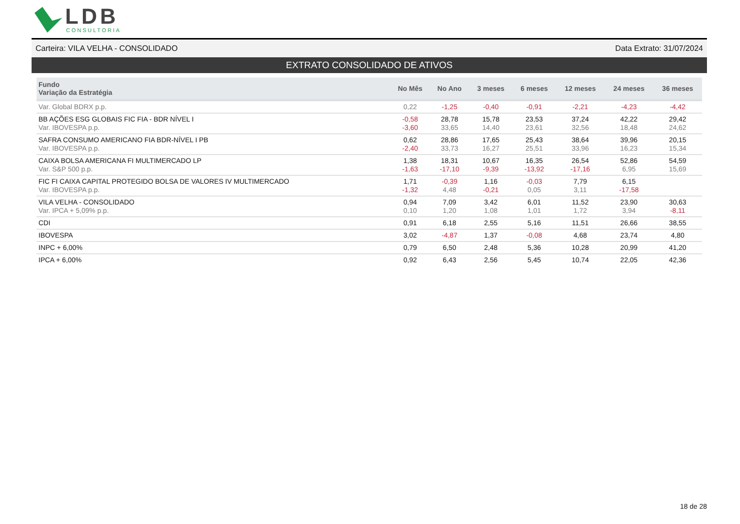LDB
CONSULTORIA
Carteira: VILA VELHA - CONSOLIDADO Data Extrato: 31/07/2024
EXTRATO CONSOLIDADO DE ATIVOS
| Fundo Variação da Estratégia | No Mês | No Ano | 3 meses | 6 meses | 12 meses | 24 meses | 36 meses |
| --- | --- | --- | --- | --- | --- | --- | --- |
| Var. Global BDRX p.p. | 0,22 | -1,25 | -0,40 | -0,91 | -2,21 | -4,23 | -4,42 |
| BB AÇÕES ESG GLOBAIS FIC FIA - BDR NÍVEL I Var. IBOVESPA p.p. | -0,58 -3,60 | 28,78 33,65 | 15,78 14,40 | 23,53 23,61 | 37,24 32,56 | 42,22 18,48 | 29,42 24,62 |
| SAFRA CONSUMO AMERICANO FIA BDR-NÍVEL I PB Var. IBOVESPA p.p. | 0,62 -2,40 | 28,86 33,73 | 17,65 16,27 | 25,43 25,51 | 38,64 33,96 | 39,96 16,23 | 20,15 15,34 |
| CAIXA BOLSA AMERICANA FI MULTIMERCADO LP Var. S&P 500 p.p. | 1,38 -1,63 | 18,31 -17,10 | 10,67 -9,39 | 16,35 -13,92 | 26,54 -17,16 | 52,86 6,95 | 54,59 15,69 |
| FIC FI CAIXA CAPITAL PROTEGIDO BOLSA DE VALORES IV MULTIMERCADO Var. IBOVESPA p.p. | 1,71 -1,32 | -0,39 4,48 | 1,16 -0,21 | -0,03 0,05 | 7,79 3,11 | 6,15 -17,58 | |
| VILA VELHA - CONSOLIDADO Var. IPCA + 5,09% p.p. | 0,94 0,10 | 7,09 1,20 | 3,42 1,08 | 6,01 1,01 | 11,52 1,72 | 23,90 3,94 | 30,63 -8,11 |
| CDI | 0,91 | 6,18 | 2,55 | 5,16 | 11,51 | 26,66 | 38,55 |
| IBOVESPA | 3,02 | -4,87 | 1,37 | -0,08 | 4,68 | 23,74 | 4,80 |
| INPC + 6,00% | 0,79 | 6,50 | 2,48 | 5,36 | 10,28 | 20,99 | 41,20 |
| IPCA + 6,00% | 0,92 | 6,43 | 2,56 | 5,45 | 10,74 | 22,05 | 42,36 |
18 de 28